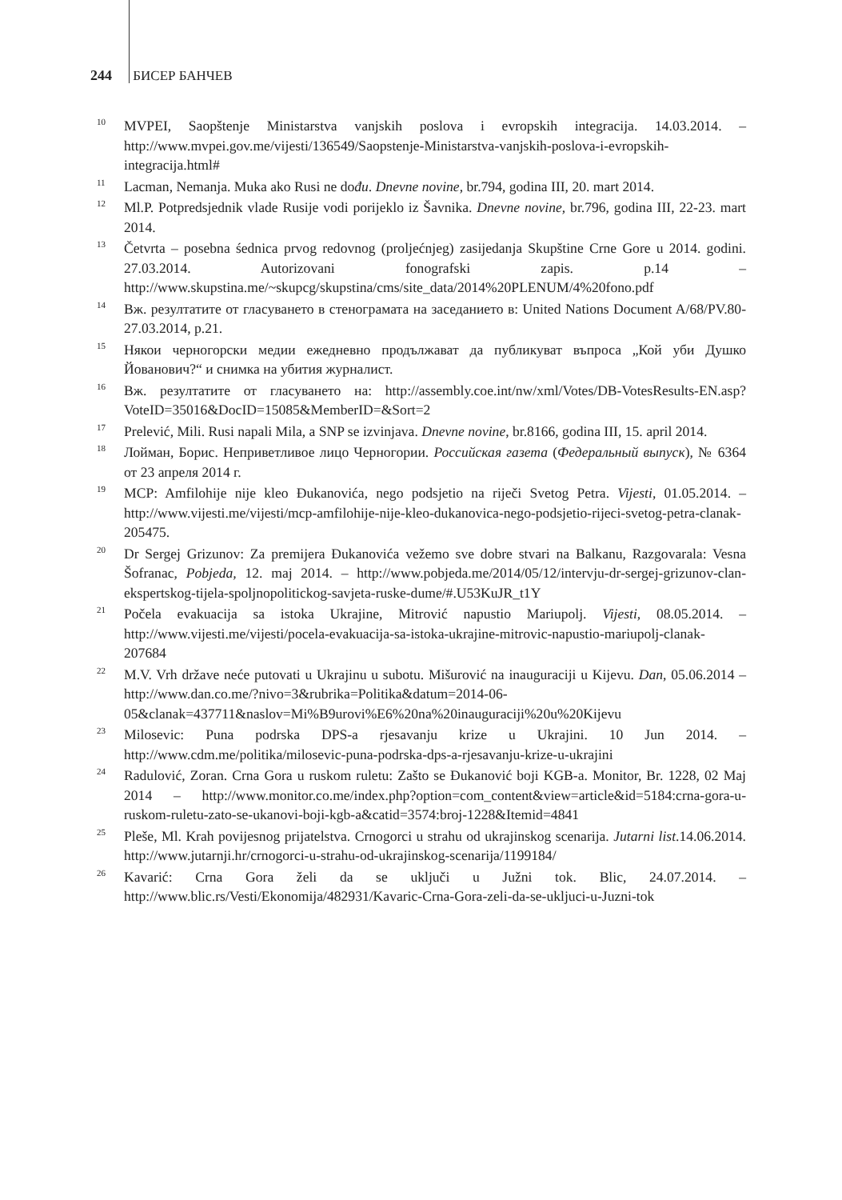244 БИСЕР БАНЧЕВ
<sup>10</sup>
MVPEI, Saopštenje Ministarstva vanjskih poslova i evropskih integracija. 14.03.2014. – http://www.mvpei.gov.me/vijesti/136549/Saopstenje-Ministarstva-vanjskih-poslova-i-evropskih-integracija.html#
<sup>11</sup>
Lacman, Nemanja. Muka ako Rusi ne dođu. Dnevne novine, br.794, godina III, 20. mart 2014.
<sup>12</sup>
Ml.P. Potpredsjednik vlade Rusije vodi porijeklo iz Šavnika. Dnevne novine, br.796, godina III, 22-23. mart 2014.
<sup>13</sup>
Četvrta – posebna śednica prvog redovnog (proljećnjeg) zasijedanja Skupštine Crne Gore u 2014. godini. 27.03.2014. Autorizovani fonografski zapis. p.14 – http://www.skupstina.me/~skupcg/skupstina/cms/site_data/2014%20PLENUM/4%20fono.pdf
<sup>14</sup>
Вж. резултатите от гласуването в стенограмата на заседанието в: United Nations Document A/68/PV.80-27.03.2014, p.21.
<sup>15</sup>
Някои черногорски медии ежедневно продължават да публикуват въпроса „Кой уби Душко Йованович?“ и снимка на убития журналист.
<sup>16</sup>
Вж. резултатите от гласуването на: http://assembly.coe.int/nw/xml/Votes/DB-VotesResults-EN.asp?VoteID=35016&DocID=15085&MemberID=&Sort=2
<sup>17</sup>
Prelević, Mili. Rusi napali Mila, a SNP se izvinjava. Dnevne novine, br.8166, godina III, 15. april 2014.
<sup>18</sup>
Лойман, Борис. Неприветливое лицо Черногории. Российская газета (Федеральный выпуск), № 6364 от 23 апреля 2014 г.
<sup>19</sup>
MCP: Amfilohije nije kleo Đukanovića, nego podsjetio na riječi Svetog Petra. Vijesti, 01.05.2014. – http://www.vijesti.me/vijesti/mcp-amfilohije-nije-kleo-dukanovica-nego-podsjetio-rijeci-svetog-petra-clanak-205475.
<sup>20</sup>
Dr Sergej Grizunov: Za premijera Đukanovića vežemo sve dobre stvari na Balkanu, Razgovarala: Vesna Šofranac, Pobjeda, 12. maj 2014. – http://www.pobjeda.me/2014/05/12/intervju-dr-sergej-grizunov-clan-ekspertskog-tijela-spoljnopolitickog-savjeta-ruske-dume/#.U53KuJR_t1Y
<sup>21</sup>
Počela evakuacija sa istoka Ukrajine, Mitrović napustio Mariupolj. Vijesti, 08.05.2014. – http://www.vijesti.me/vijesti/pocela-evakuacija-sa-istoka-ukrajine-mitrovic-napustio-mariupolj-clanak-207684
<sup>22</sup>
M.V. Vrh države neće putovati u Ukrajinu u subotu. Mišurović na inauguraciji u Kijevu. Dan, 05.06.2014 – http://www.dan.co.me/?nivo=3&rubrika=Politika&datum=2014-06-05&clanak=437711&naslov=Mi%B9urovi%E6%20na%20inauguraciji%20u%20Kijevu
<sup>23</sup>
Milosevic: Puna podrska DPS-a rjesavanju krize u Ukrajini. 10 Jun 2014. – http://www.cdm.me/politika/milosevic-puna-podrska-dps-a-rjesavanju-krize-u-ukrajini
<sup>24</sup>
Radulović, Zoran. Crna Gora u ruskom ruletu: Zašto se Đukanović boji KGB-a. Monitor, Br. 1228, 02 Maj 2014 – http://www.monitor.co.me/index.php?option=com_content&view=article&id=5184:crna-gora-u-ruskom-ruletu-zato-se-ukanovi-boji-kgb-a&catid=3574:broj-1228&Itemid=4841
<sup>25</sup>
Pleše, Ml. Krah povijesnog prijatelstva. Crnogorci u strahu od ukrajinskog scenarija. Jutarni list.14.06.2014. http://www.jutarnji.hr/crnogorci-u-strahu-od-ukrajinskog-scenarija/1199184/
<sup>26</sup>
Kavarić: Crna Gora želi da se uključi u Južni tok. Blic, 24.07.2014. – http://www.blic.rs/Vesti/Ekonomija/482931/Kavaric-Crna-Gora-zeli-da-se-ukljuci-u-Juzni-tok